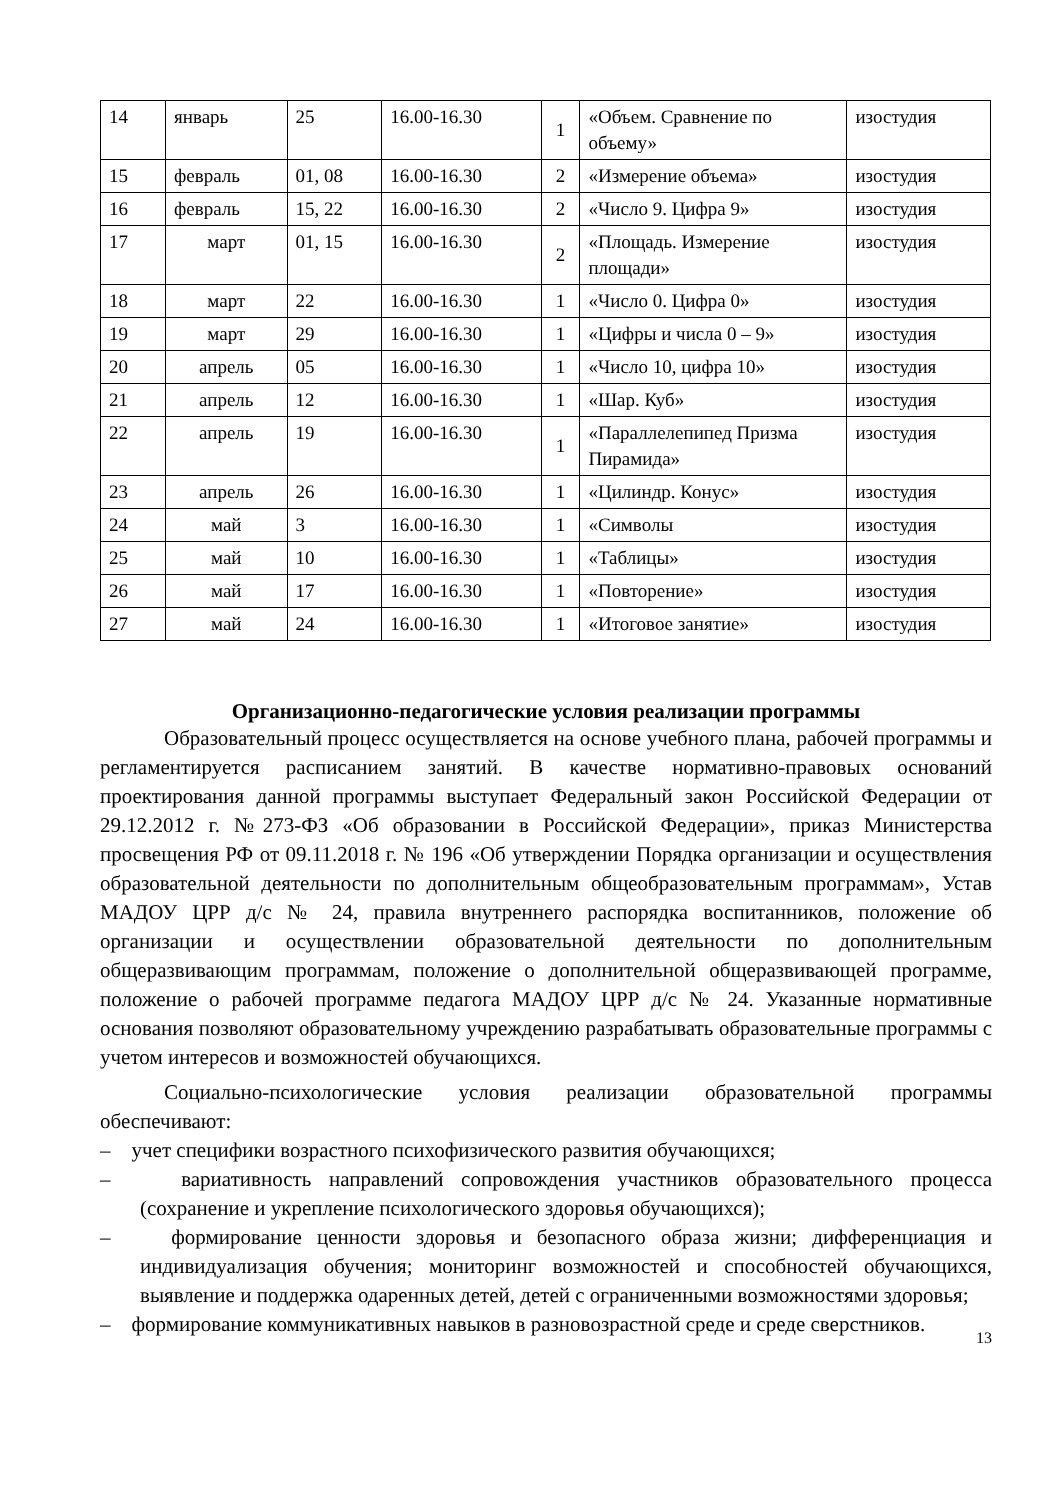| 14 | январь | 25 | 16.00-16.30 | 1 | «Объем. Сравнение по объему» | изостудия |
| 15 | февраль | 01, 08 | 16.00-16.30 | 2 | «Измерение объема» | изостудия |
| 16 | февраль | 15, 22 | 16.00-16.30 | 2 | «Число 9. Цифра 9» | изостудия |
| 17 | март | 01, 15 | 16.00-16.30 | 2 | «Площадь. Измерение площади» | изостудия |
| 18 | март | 22 | 16.00-16.30 | 1 | «Число 0. Цифра 0» | изостудия |
| 19 | март | 29 | 16.00-16.30 | 1 | «Цифры и числа 0 – 9» | изостудия |
| 20 | апрель | 05 | 16.00-16.30 | 1 | «Число 10, цифра 10» | изостудия |
| 21 | апрель | 12 | 16.00-16.30 | 1 | «Шар. Куб» | изостудия |
| 22 | апрель | 19 | 16.00-16.30 | 1 | «Параллелепипед Призма Пирамида» | изостудия |
| 23 | апрель | 26 | 16.00-16.30 | 1 | «Цилиндр. Конус» | изостудия |
| 24 | май | 3 | 16.00-16.30 | 1 | «Символы | изостудия |
| 25 | май | 10 | 16.00-16.30 | 1 | «Таблицы» | изостудия |
| 26 | май | 17 | 16.00-16.30 | 1 | «Повторение» | изостудия |
| 27 | май | 24 | 16.00-16.30 | 1 | «Итоговое занятие» | изостудия |
Организационно-педагогические условия реализации программы
Образовательный процесс осуществляется на основе учебного плана, рабочей программы и регламентируется расписанием занятий. В качестве нормативно-правовых оснований проектирования данной программы выступает Федеральный закон Российской Федерации от 29.12.2012 г. №273-ФЗ «Об образовании в Российской Федерации», приказ Министерства просвещения РФ от 09.11.2018 г. № 196 «Об утверждении Порядка организации и осуществления образовательной деятельности по дополнительным общеобразовательным программам», Устав МАДОУ ЦРР д/с № 24, правила внутреннего распорядка воспитанников, положение об организации и осуществлении образовательной деятельности по дополнительным общеразвивающим программам, положение о дополнительной общеразвивающей программе, положение о рабочей программе педагога МАДОУ ЦРР д/с № 24. Указанные нормативные основания позволяют образовательному учреждению разрабатывать образовательные программы с учетом интересов и возможностей обучающихся.
Социально-психологические условия реализации образовательной программы обеспечивают:
– учет специфики возрастного психофизического развития обучающихся;
– вариативность направлений сопровождения участников образовательного процесса (сохранение и укрепление психологического здоровья обучающихся);
– формирование ценности здоровья и безопасного образа жизни; дифференциация и индивидуализация обучения; мониторинг возможностей и способностей обучающихся, выявление и поддержка одаренных детей, детей с ограниченными возможностями здоровья;
– формирование коммуникативных навыков в разновозрастной среде и среде сверстников.
13